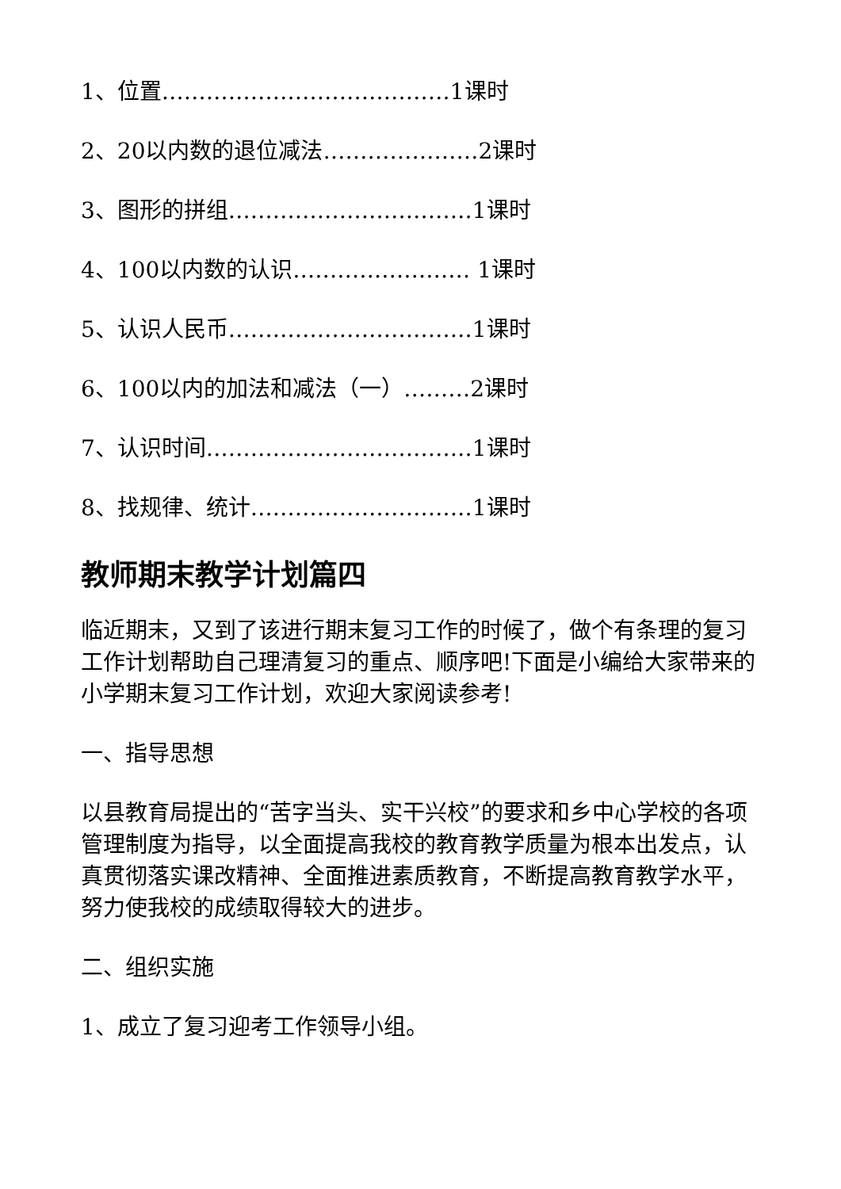1、位置…………………………………1课时
2、20以内数的退位减法…………………2课时
3、图形的拼组……………………………1课时
4、100以内数的认识…………………… 1课时
5、认识人民币……………………………1课时
6、100以内的加法和减法（一）………2课时
7、认识时间………………………………1课时
8、找规律、统计…………………………1课时
教师期末教学计划篇四
临近期末，又到了该进行期末复习工作的时候了，做个有条理的复习工作计划帮助自己理清复习的重点、顺序吧!下面是小编给大家带来的小学期末复习工作计划，欢迎大家阅读参考!
一、指导思想
以县教育局提出的“苦字当头、实干兴校”的要求和乡中心学校的各项管理制度为指导，以全面提高我校的教育教学质量为根本出发点，认真贯彻落实课改精神、全面推进素质教育，不断提高教育教学水平，努力使我校的成绩取得较大的进步。
二、组织实施
1、成立了复习迎考工作领导小组。